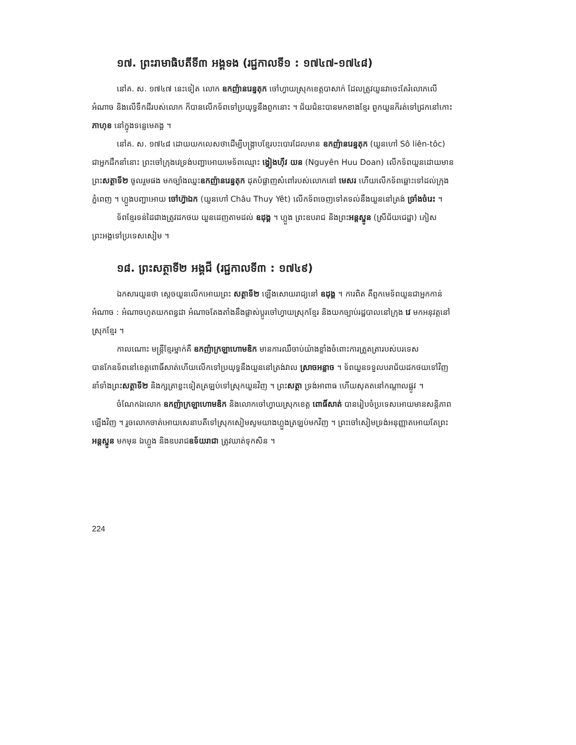១៧. ព្រះរាមាធិបតីទី៣ អង្គទង (រជ្ជកាលទី១ : ១៧៤៧-១៧៤៨)
នៅគ. ស. ១៧៤៧ នេះទៀត លោក ឧកញ៉ានរេន្ទតុក ចៅហ្វាយស្រុកខេត្តបាសាក់ ដែលត្រូវយួនវាចេះតែរំលោភលើអំណាច និងលើទឹកដីរបស់លោក ក៏បានលើកទ័ពទៅប្រយុទ្ធនឹងពួកនោះ ។ ជ័យជំនះបានមកខាងខ្មែរ ពួកយួនក៏រត់ទៅជ្រកនៅកោះ ភាហុខ នៅក្នុងទន្លេមេគង្គ ។
នៅគ. ស. ១៧៤៨ ដោយយកលេសថាដើម្បីបង្ក្រាបខ្មែរបះបោរដែលមាន ឧកញ៉ានរេន្ទតុក (យួនហៅ Sô liên-tôc) ជាអ្នកដឹកនាំនោះ ព្រះចៅក្រុងវេទ្រង់បញ្ជាអោយមេទ័ពឈ្មោះ ង្វៀងហ៊ីវ យន (Nguyên Huu Doan) លើកទ័ពយួនដោយមានព្រះសត្ថាទី២ ចូលរួមផង មកច្បាំងឈ្នះឧកញ៉ានរេន្ទតុក ដុតបំផ្លាញសំពៅរបស់លោកនៅ មេសរ ហើយលើកទ័ពឆ្ពោះទៅដល់ក្រុងភ្នំពេញ ។ ហ្លួងបញ្ជាអោយ ចៅហ្វ៊ាឯក (យួនហៅ Châu Thuy Yêt) លើកទ័ពចេញទៅតទល់នឹងយួននៅត្រង់ ច្រាំងចំរេះ ។
ទ័ពខ្មែរទន់ដៃជាងត្រូវដកថយ យួនដេញតាមដល់ ឧដុង្គ ។ ហ្លួង ព្រះឧបរាជ និងព្រះអន្តស្នូន (ស្រីជ័យជេដ្ឋា) ភៀសព្រះអង្គទៅប្រទេសសៀម ។
១៨. ព្រះសត្ថាទី២ អង្គជី (រជ្ជកាលទី៣ : ១៧៤៩)
ឯកសារយួនថា ស្តេចយួនលើកអោយព្រះ សត្ថាទី២ ឡើងសោយរាជ្យនៅ ឧដុង្គ ។ ការពិត គឺពួកមេទ័ពយួនជាអ្នកកាន់អំណាច : អំណាចហូតយកពន្ធដា អំណាចតែងតាំងនឹងផ្លាស់ប្តូរចៅហ្វាយស្រុកខ្មែរ និងយកច្បាប់រដ្ឋបាលនៅក្រុង វេ មកអនុវត្តនៅស្រុកខ្មែរ ។
កាលណោះ មន្ត្រីខ្មែរម្នាក់គឺ ឧកញ៉ាក្រឡាហោមឌិក មានការឈឺចាប់យ៉ាងខ្លាំងចំពោះការត្រួតត្រារបស់បរទេស បានកែនទ័ពនៅខេត្តពោធិ៍សាត់ហើយលើកទៅប្រយុទ្ធនឹងយួននៅត្រង់វាល ស្រាចអន្លាច ។ ទ័ពយួនទទួលបរាជ័យដកថយទៅវិញ នាំទាំងព្រះសត្ថាទី២ និងក្សត្រាខ្លះទៀតត្រឡប់ទៅស្រុកយួនវិញ ។ ព្រះសត្ថា ទ្រង់អាពាធ ហើយសុគតនៅកណ្តាលផ្លូវ ។
ចំណែកឯលោក ឧកញ៉ាក្រឡាហោមឌិក និងលោកចៅហ្វាយស្រុកខេត្ត ពោធិ៍សាត់ បានរៀបចំប្រទេសអោយមានសន្តិភាពឡើងវិញ ។ រួចលោកចាត់អោយសេនាបតីទៅស្រុកសៀមសូមយាងហ្លួងត្រឡប់មកវិញ ។ ព្រះចៅសៀមទ្រង់អនុញ្ញាតអោយតែព្រះ អន្តស្នូន មកមុន ឯហ្លួង និងឧបរាជឧទ័យរាជា ត្រូវឃាត់ទុកសិន ។
224